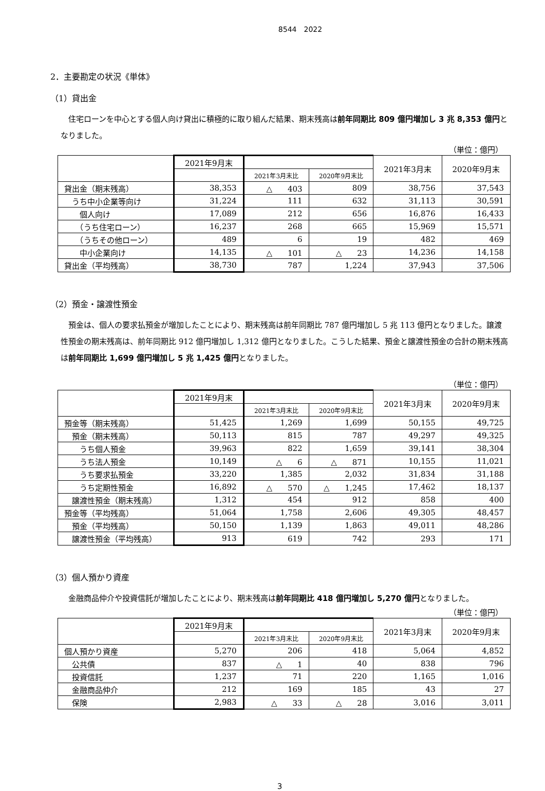8544　2022
2．主要勘定の状況《単体》
（1）貸出金
住宅ローンを中心とする個人向け貸出に積極的に取り組んだ結果、期末残高は前年同期比 809 億円増加し 3 兆 8,353 億円となりました。
（単位：億円）
| | 2021年9月末 | | | 2021年3月末 | 2020年9月末 |
| --- | --- | --- | --- | --- | --- |
| | | 2021年3月末比 | 2020年9月末比 | | |
| 貸出金（期末残高） | 38,353 | △ 403 | 809 | 38,756 | 37,543 |
| うち中小企業等向け | 31,224 | 111 | 632 | 31,113 | 30,591 |
| 個人向け | 17,089 | 212 | 656 | 16,876 | 16,433 |
| （うち住宅ローン） | 16,237 | 268 | 665 | 15,969 | 15,571 |
| （うちその他ローン） | 489 | 6 | 19 | 482 | 469 |
| 中小企業向け | 14,135 | △ 101 | △ 23 | 14,236 | 14,158 |
| 貸出金（平均残高） | 38,730 | 787 | 1,224 | 37,943 | 37,506 |
（2）預金・譲渡性預金
預金は、個人の要求払預金が増加したことにより、期末残高は前年同期比 787 億円増加し 5 兆 113 億円となりました。譲渡性預金の期末残高は、前年同期比 912 億円増加し 1,312 億円となりました。こうした結果、預金と譲渡性預金の合計の期末残高は前年同期比 1,699 億円増加し 5 兆 1,425 億円となりました。
（単位：億円）
| | 2021年9月末 | | | 2021年3月末 | 2020年9月末 |
| --- | --- | --- | --- | --- | --- |
| | | 2021年3月末比 | 2020年9月末比 | | |
| 預金等（期末残高） | 51,425 | 1,269 | 1,699 | 50,155 | 49,725 |
| 預金（期末残高） | 50,113 | 815 | 787 | 49,297 | 49,325 |
| うち個人預金 | 39,963 | 822 | 1,659 | 39,141 | 38,304 |
| うち法人預金 | 10,149 | △ 6 | △ 871 | 10,155 | 11,021 |
| うち要求払預金 | 33,220 | 1,385 | 2,032 | 31,834 | 31,188 |
| うち定期性預金 | 16,892 | △ 570 | △ 1,245 | 17,462 | 18,137 |
| 譲渡性預金（期末残高） | 1,312 | 454 | 912 | 858 | 400 |
| 預金等（平均残高） | 51,064 | 1,758 | 2,606 | 49,305 | 48,457 |
| 預金（平均残高） | 50,150 | 1,139 | 1,863 | 49,011 | 48,286 |
| 譲渡性預金（平均残高） | 913 | 619 | 742 | 293 | 171 |
（3）個人預かり資産
金融商品仲介や投資信託が増加したことにより、期末残高は前年同期比 418 億円増加し 5,270 億円となりました。
（単位：億円）
| | 2021年9月末 | | | 2021年3月末 | 2020年9月末 |
| --- | --- | --- | --- | --- | --- |
| | | 2021年3月末比 | 2020年9月末比 | | |
| 個人預かり資産 | 5,270 | 206 | 418 | 5,064 | 4,852 |
| 公共債 | 837 | △ 1 | 40 | 838 | 796 |
| 投資信託 | 1,237 | 71 | 220 | 1,165 | 1,016 |
| 金融商品仲介 | 212 | 169 | 185 | 43 | 27 |
| 保険 | 2,983 | △ 33 | △ 28 | 3,016 | 3,011 |
3